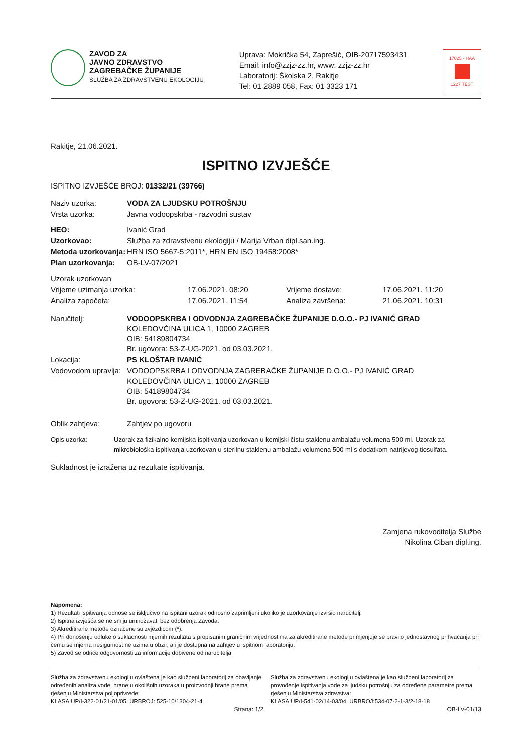ZAVOD ZA
JAVNO ZDRAVSTVO
ZAGREBAČKE ŽUPANIJE
SLUŽBA ZA ZDRAVSTVENU EKOLOGIJU
Uprava: Mokrička 54, Zaprešić, OIB-20717593431
Email: info@zzjz-zz.hr, www: zzjz-zz.hr
Laboratorij: Školska 2, Rakitje
Tel: 01 2889 058, Fax: 01 3323 171
17025 · HAA
1227 TEST
Rakitje, 21.06.2021.
ISPITNO IZVJEŠĆE
ISPITNO IZVJEŠĆE BROJ: 01332/21 (39766)
| Naziv uzorka: | VODA ZA LJUDSKU POTROŠNJU |
| Vrsta uzorka: | Javna vodoopskrba - razvodni sustav |
| HEO: | Ivanić Grad |
| Uzorkovao: | Služba za zdravstvenu ekologiju / Marija Vrban dipl.san.ing. |
| Metoda uzorkovanja: | HRN ISO 5667-5:2011*, HRN EN ISO 19458:2008* |
| Plan uzorkovanja: | OB-LV-07/2021 |
| Uzorak uzorkovan | | | |
| Vrijeme uzimanja uzorka: | 17.06.2021. 08:20 | Vrijeme dostave: | 17.06.2021. 11:20 |
| Analiza započeta: | 17.06.2021. 11:54 | Analiza završena: | 21.06.2021. 10:31 |
| Naručitelj: | VODOOPSKRBA I ODVODNJA ZAGREBAČKE ŽUPANIJE D.O.O.- PJ IVANIĆ GRAD KOLEDOVČINA ULICA 1, 10000 ZAGREB OIB: 54189804734 Br. ugovora: 53-Z-UG-2021. od 03.03.2021. |
| Lokacija: | PS KLOŠTAR IVANIĆ |
| Vodovodom upravlja: | VODOOPSKRBA I ODVODNJA ZAGREBAČKE ŽUPANIJE D.O.O.- PJ IVANIĆ GRAD KOLEDOVČINA ULICA 1, 10000 ZAGREB OIB: 54189804734 Br. ugovora: 53-Z-UG-2021. od 03.03.2021. |
| Oblik zahtjeva: | Zahtjev po ugovoru |
| Opis uzorka: | Uzorak za fizikalno kemijska ispitivanja uzorkovan u kemijski čistu staklenu ambalažu volumena 500 ml. Uzorak za mikrobiološka ispitivanja uzorkovan u sterilnu staklenu ambalažu volumena 500 ml s dodatkom natrijevog tiosulfata. |
Sukladnost je izražena uz rezultate ispitivanja.
Zamjena rukovoditelja Službe
Nikolina Ciban dipl.ing.
Napomena:
1) Rezultati ispitivanja odnose se isključivo na ispitani uzorak odnosno zaprimljeni ukoliko je uzorkovanje izvršio naručitelj.
2) Ispitna izvješća se ne smiju umnožavati bez odobrenja Zavoda.
3) Akreditirane metode označene su zvjezdicom (*).
4) Pri donošenju odluke o sukladnosti mjernih rezultata s propisanim graničnim vrijednostima za akreditirane metode primjenjuje se pravilo jednostavnog prihvaćanja pri čemu se mjerna nesigurnost ne uzima u obzir, ali je dostupna na zahtjev u ispitnom laboratoriju.
5) Zavod se odriče odgovornosti za informacije dobivene od naručitelja
Služba za zdravstvenu ekologiju ovlaštena je kao službeni laboratorij za obavljanje određenih analiza vode, hrane u okolišnih uzoraka u proizvodnji hrane prema rješenju Ministarstva poljoprivrede:
KLASA:UP/I-322-01/21-01/05, URBROJ: 525-10/1304-21-4 Služba za zdravstvenu ekologiju ovlaštena je kao službeni laboratorij za provođenje ispitivanja vode za ljudsku potrošnju za određene parametre prema rješenju Ministarstva zdravstva:
KLASA:UP/I-541-02/14-03/04, URBROJ:534-07-2-1-3/2-18-18
Strana: 1/2 OB-LV-01/13